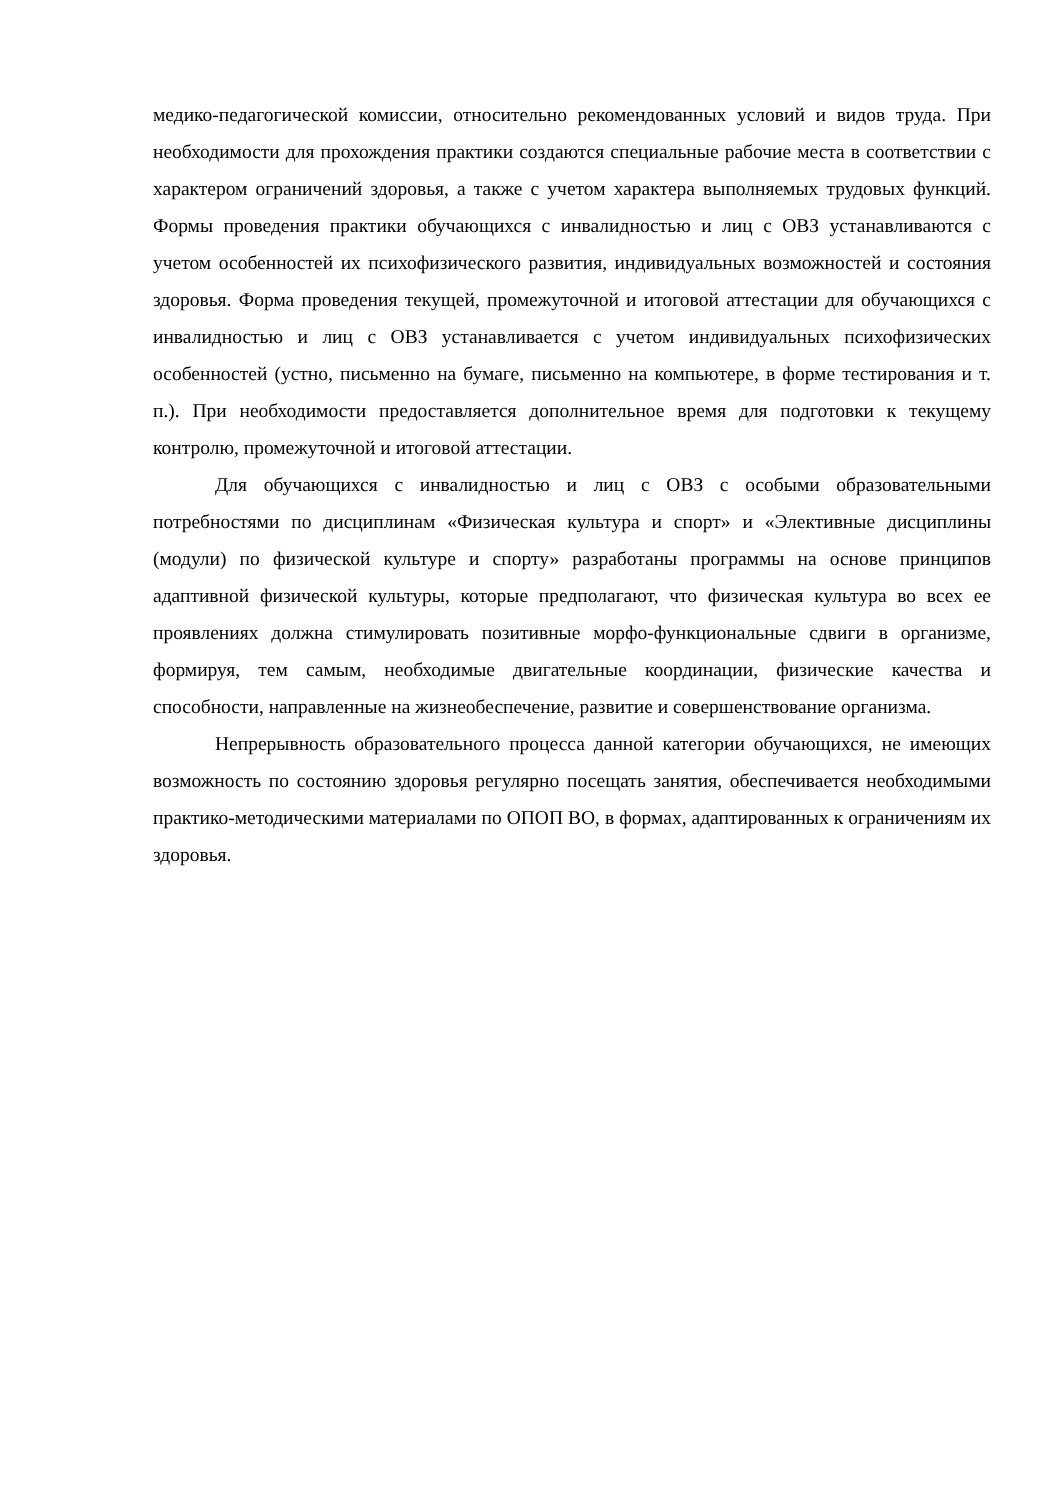медико-педагогической комиссии, относительно рекомендованных условий и видов труда. При необходимости для прохождения практики создаются специальные рабочие места в соответствии с характером ограничений здоровья, а также с учетом характера выполняемых трудовых функций. Формы проведения практики обучающихся с инвалидностью и лиц с ОВЗ устанавливаются с учетом особенностей их психофизического развития, индивидуальных возможностей и состояния здоровья. Форма проведения текущей, промежуточной и итоговой аттестации для обучающихся с инвалидностью и лиц с ОВЗ устанавливается с учетом индивидуальных психофизических особенностей (устно, письменно на бумаге, письменно на компьютере, в форме тестирования и т. п.). При необходимости предоставляется дополнительное время для подготовки к текущему контролю, промежуточной и итоговой аттестации.
Для обучающихся с инвалидностью и лиц с ОВЗ с особыми образовательными потребностями по дисциплинам «Физическая культура и спорт» и «Элективные дисциплины (модули) по физической культуре и спорту» разработаны программы на основе принципов адаптивной физической культуры, которые предполагают, что физическая культура во всех ее проявлениях должна стимулировать позитивные морфо-функциональные сдвиги в организме, формируя, тем самым, необходимые двигательные координации, физические качества и способности, направленные на жизнеобеспечение, развитие и совершенствование организма.
Непрерывность образовательного процесса данной категории обучающихся, не имеющих возможность по состоянию здоровья регулярно посещать занятия, обеспечивается необходимыми практико-методическими материалами по ОПОП ВО, в формах, адаптированных к ограничениям их здоровья.